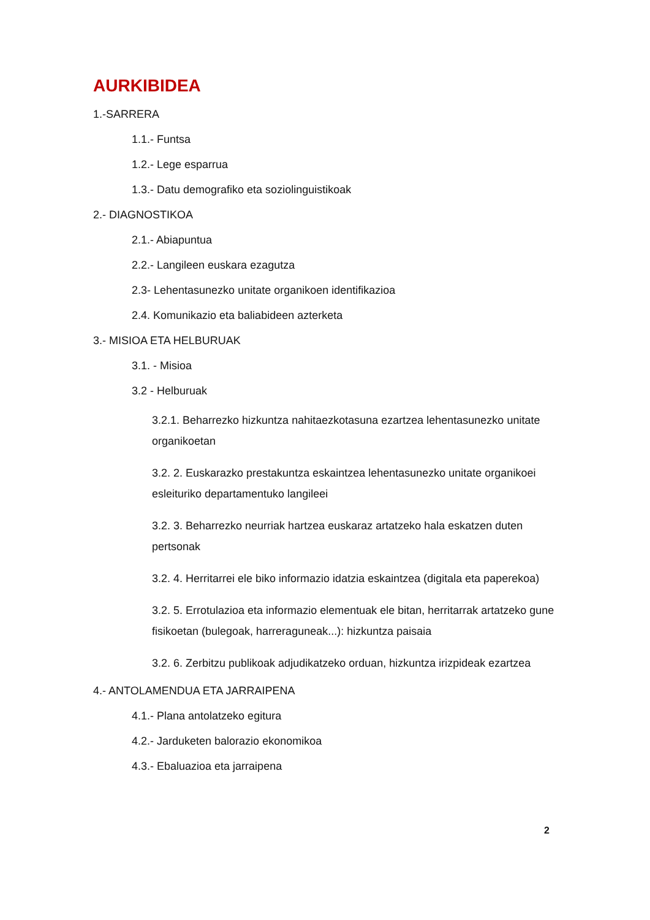AURKIBIDEA
1.-SARRERA
1.1.- Funtsa
1.2.- Lege esparrua
1.3.- Datu demografiko eta soziolinguistikoak
2.- DIAGNOSTIKOA
2.1.- Abiapuntua
2.2.- Langileen euskara ezagutza
2.3- Lehentasunezko unitate organikoen identifikazioa
2.4. Komunikazio eta baliabideen azterketa
3.- MISIOA ETA HELBURUAK
3.1. - Misioa
3.2 - Helburuak
3.2.1. Beharrezko hizkuntza nahitaezkotasuna ezartzea lehentasunezko unitate organikoetan
3.2. 2. Euskarazko prestakuntza eskaintzea lehentasunezko unitate organikoei esleituriko departamentuko langileei
3.2. 3. Beharrezko neurriak hartzea euskaraz artatzeko hala eskatzen duten pertsonak
3.2. 4. Herritarrei ele biko informazio idatzia eskaintzea (digitala eta paperekoa)
3.2. 5. Errotulazioa eta informazio elementuak ele bitan, herritarrak artatzeko gune fisikoetan (bulegoak, harreraguneak...): hizkuntza paisaia
3.2. 6. Zerbitzu publikoak adjudikatzeko orduan, hizkuntza irizpideak ezartzea
4.- ANTOLAMENDUA ETA JARRAIPENA
4.1.- Plana antolatzeko egitura
4.2.- Jarduketen balorazio ekonomikoa
4.3.- Ebaluazioa eta jarraipena
2